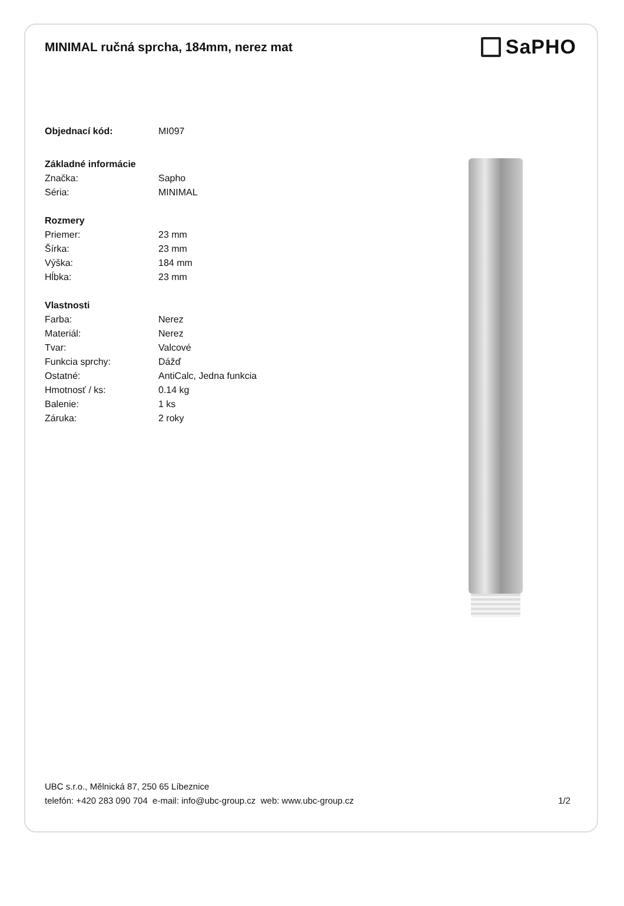MINIMAL ručná sprcha, 184mm, nerez mat
SaPHO
| Objednací kód: | MI097 |
| Základné informácie | |
| Značka: | Sapho |
| Séria: | MINIMAL |
| Rozmery | |
| Priemer: | 23 mm |
| Šírka: | 23 mm |
| Výška: | 184 mm |
| Hĺbka: | 23 mm |
| Vlastnosti | |
| Farba: | Nerez |
| Materiál: | Nerez |
| Tvar: | Valcové |
| Funkcia sprchy: | Dážď |
| Ostatné: | AntiCalc, Jedna funkcia |
| Hmotnosť / ks: | 0.14 kg |
| Balenie: | 1 ks |
| Záruka: | 2 roky |
UBC s.r.o., Mělnická 87, 250 65 Líbeznice
telefón: +420 283 090 704 e-mail: info@ubc-group.cz web: www.ubc-group.cz
1/2